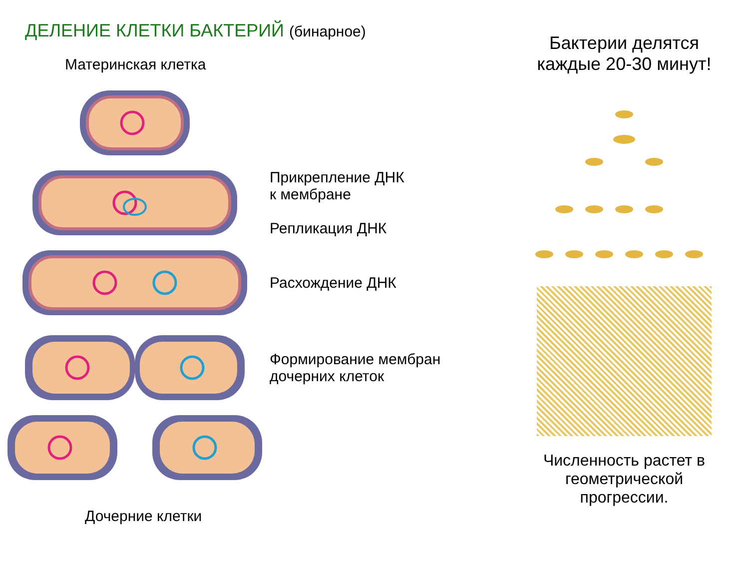ДЕЛЕНИЕ КЛЕТКИ БАКТЕРИЙ (бинарное)
Материнская клетка
Прикрепление ДНК
к мембране
Репликация ДНК
Расхождение ДНК
Формирование мембран
дочерних клеток
Дочерние клетки
Бактерии делятся
каждые 20-30 минут!
Численность растет в
геометрической
прогрессии.